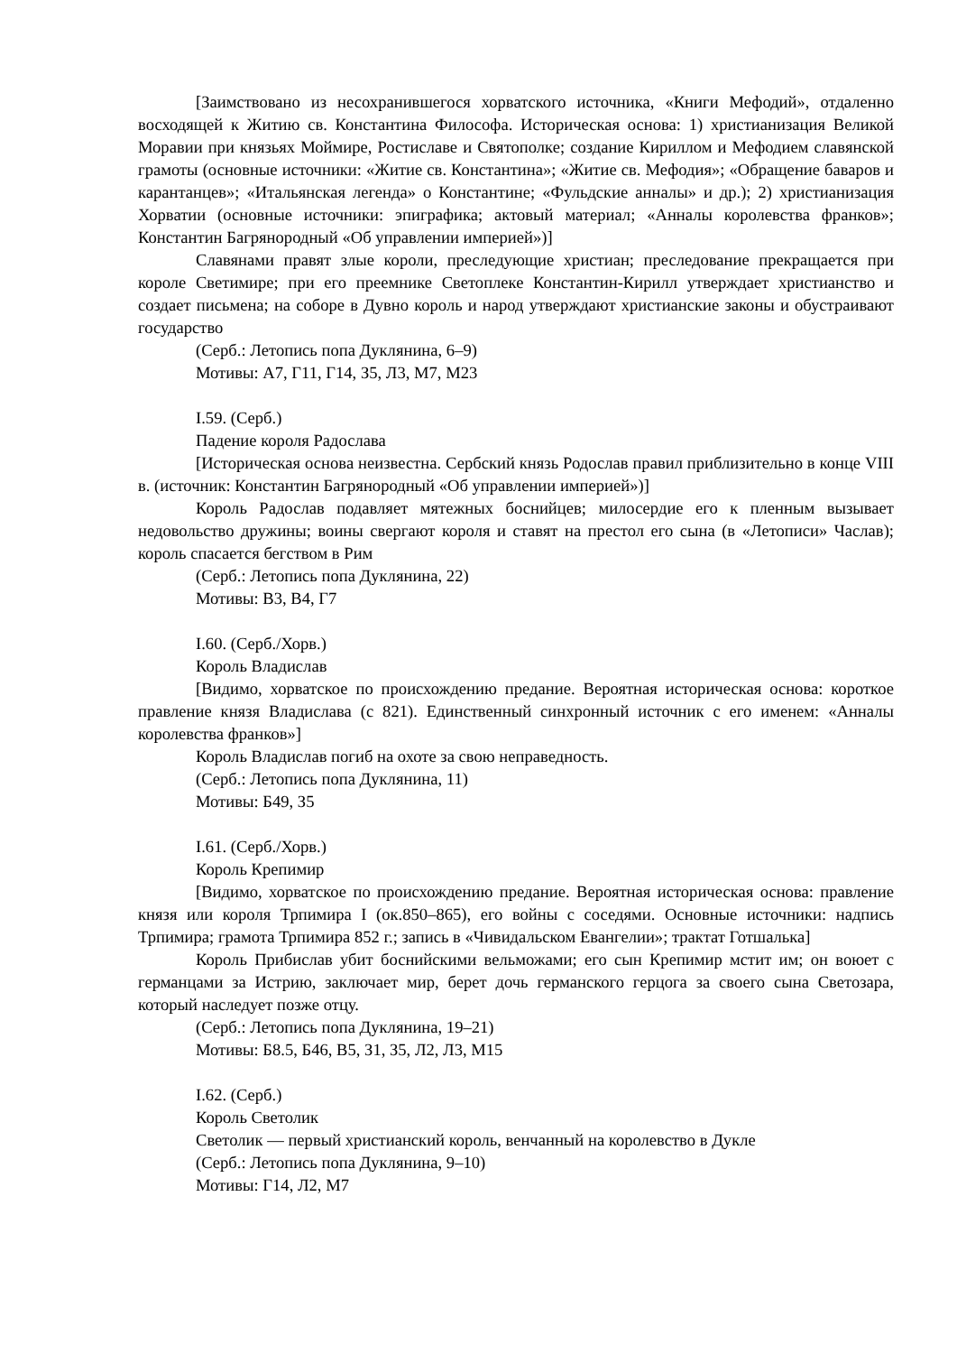[Заимствовано из несохранившегося хорватского источника, «Книги Мефодий», отдаленно восходящей к Житию св. Константина Философа. Историческая основа: 1) христианизация Великой Моравии при князьях Моймире, Ростиславе и Святополке; создание Кириллом и Мефодием славянской грамоты (основные источники: «Житие св. Константина»; «Житие св. Мефодия»; «Обращение баваров и карантанцев»; «Итальянская легенда» о Константине; «Фульдские анналы» и др.); 2) христианизация Хорватии (основные источники: эпиграфика; актовый материал; «Анналы королевства франков»; Константин Багрянородный «Об управлении империей»)]
Славянами правят злые короли, преследующие христиан; преследование прекращается при короле Светимире; при его преемнике Светоплеке Константин-Кирилл утверждает христианство и создает письмена; на соборе в Дувно король и народ утверждают христианские законы и обустраивают государство
(Серб.: Летопись попа Дуклянина, 6–9)
Мотивы: А7, Г11, Г14, З5, Л3, М7, М23
I.59. (Серб.)
Падение короля Радослава
[Историческая основа неизвестна. Сербский князь Родослав правил приблизительно в конце VIII в. (источник: Константин Багрянородный «Об управлении империей»)]
Король Радослав подавляет мятежных боснийцев; милосердие его к пленным вызывает недовольство дружины; воины свергают короля и ставят на престол его сына (в «Летописи» Часлав); король спасается бегством в Рим
(Серб.: Летопись попа Дуклянина, 22)
Мотивы: В3, В4, Г7
I.60. (Серб./Хорв.)
Король Владислав
[Видимо, хорватское по происхождению предание. Вероятная историческая основа: короткое правление князя Владислава (с 821). Единственный синхронный источник с его именем: «Анналы королевства франков»]
Король Владислав погиб на охоте за свою неправедность.
(Серб.: Летопись попа Дуклянина, 11)
Мотивы: Б49, З5
I.61. (Серб./Хорв.)
Король Крепимир
[Видимо, хорватское по происхождению предание. Вероятная историческая основа: правление князя или короля Трпимира I (ок.850–865), его войны с соседями. Основные источники: надпись Трпимира; грамота Трпимира 852 г.; запись в «Чивидальском Евангелии»; трактат Готшалька]
Король Прибислав убит боснийскими вельможами; его сын Крепимир мстит им; он воюет с германцами за Истрию, заключает мир, берет дочь германского герцога за своего сына Светозара, который наследует позже отцу.
(Серб.: Летопись попа Дуклянина, 19–21)
Мотивы: Б8.5, Б46, В5, З1, З5, Л2, Л3, М15
I.62. (Серб.)
Король Светолик
Светолик — первый христианский король, венчанный на королевство в Дукле
(Серб.: Летопись попа Дуклянина, 9–10)
Мотивы: Г14, Л2, М7